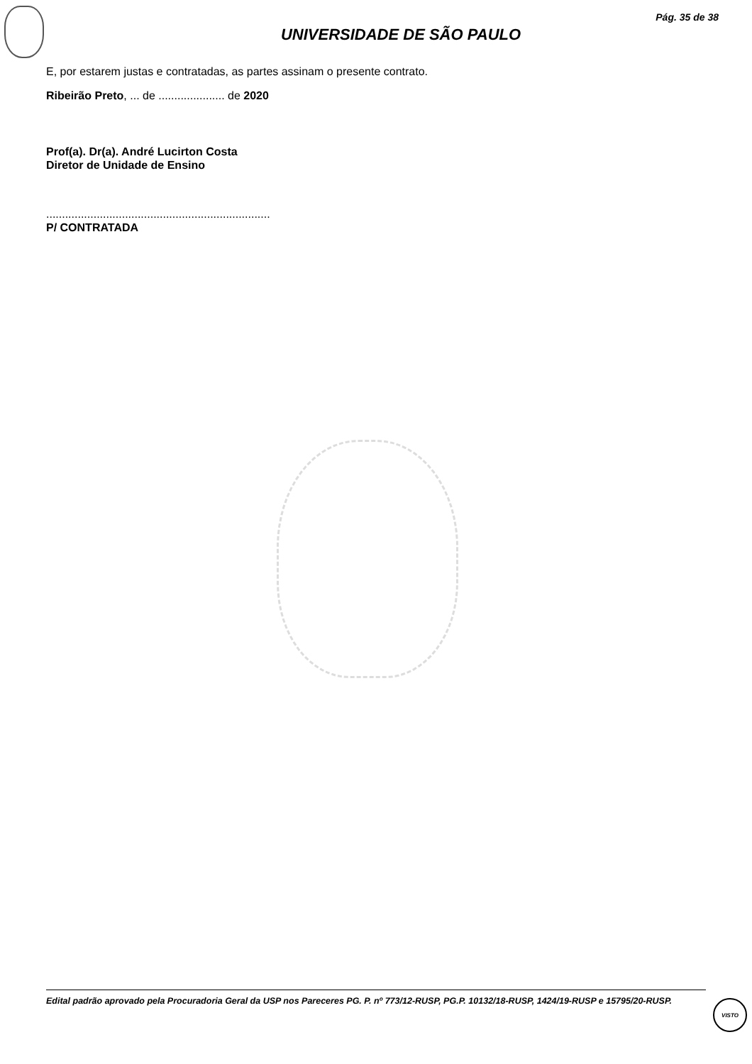Pág. 35 de 38
UNIVERSIDADE DE SÃO PAULO
E, por estarem justas e contratadas, as partes assinam o presente contrato.
Ribeirão Preto, ... de ..................... de 2020
Prof(a). Dr(a). André Lucirton Costa
Diretor de Unidade de Ensino
.......................................................................
P/ CONTRATADA
Edital padrão aprovado pela Procuradoria Geral da USP nos Pareceres PG. P. nº 773/12-RUSP, PG.P. 10132/18-RUSP, 1424/19-RUSP e 15795/20-RUSP.
VISTO